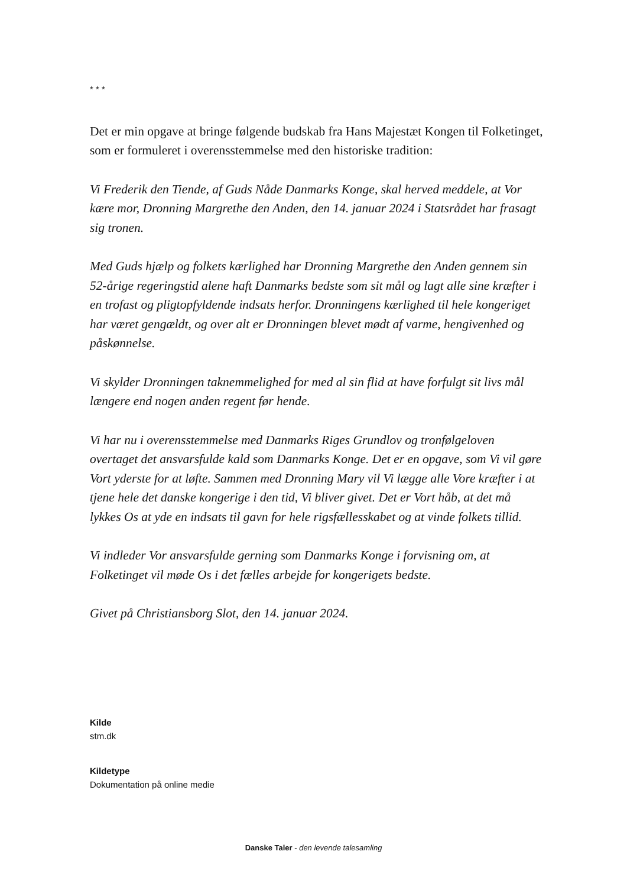* * *
Det er min opgave at bringe følgende budskab fra Hans Majestæt Kongen til Folketinget, som er formuleret i overensstemmelse med den historiske tradition:
Vi Frederik den Tiende, af Guds Nåde Danmarks Konge, skal herved meddele, at Vor kære mor, Dronning Margrethe den Anden, den 14. januar 2024 i Statsrådet har frasagt sig tronen.
Med Guds hjælp og folkets kærlighed har Dronning Margrethe den Anden gennem sin 52-årige regeringstid alene haft Danmarks bedste som sit mål og lagt alle sine kræfter i en trofast og pligtopfyldende indsats herfor. Dronningens kærlighed til hele kongeriget har været gengældt, og over alt er Dronningen blevet mødt af varme, hengivenhed og påskønnelse.
Vi skylder Dronningen taknemmelighed for med al sin flid at have forfulgt sit livs mål længere end nogen anden regent før hende.
Vi har nu i overensstemmelse med Danmarks Riges Grundlov og tronfølgeloven overtaget det ansvarsfulde kald som Danmarks Konge. Det er en opgave, som Vi vil gøre Vort yderste for at løfte. Sammen med Dronning Mary vil Vi lægge alle Vore kræfter i at tjene hele det danske kongerige i den tid, Vi bliver givet. Det er Vort håb, at det må lykkes Os at yde en indsats til gavn for hele rigsfællesskabet og at vinde folkets tillid.
Vi indleder Vor ansvarsfulde gerning som Danmarks Konge i forvisning om, at Folketinget vil møde Os i det fælles arbejde for kongerigets bedste.
Givet på Christiansborg Slot, den 14. januar 2024.
Kilde
stm.dk
Kildetype
Dokumentation på online medie
Danske Taler - den levende talesamling